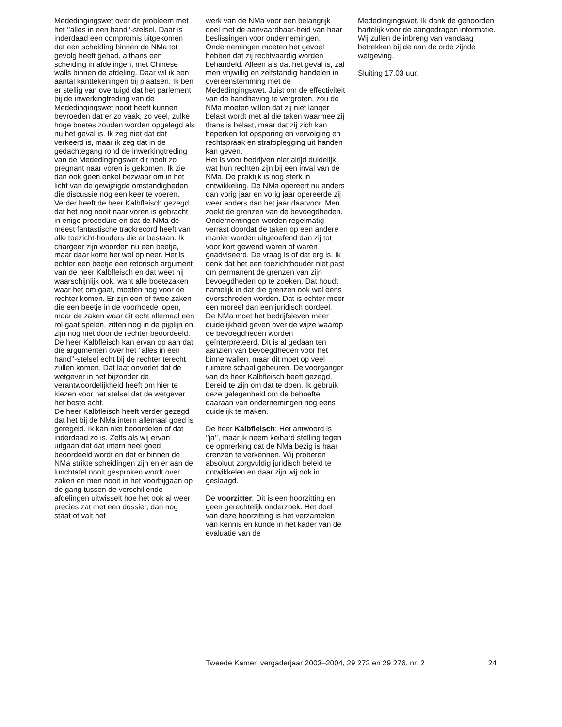Mededingingswet over dit probleem met het ’’alles in een hand’’-stelsel. Daar is inderdaad een compromis uitgekomen dat een scheiding binnen de NMa tot gevolg heeft gehad, althans een scheiding in afdelingen, met Chinese walls binnen de afdeling. Daar wil ik een aantal kanttekeningen bij plaatsen. Ik ben er stellig van overtuigd dat het parlement bij de inwerkingtreding van de Mededingingswet nooit heeft kunnen bevroeden dat er zo vaak, zo veel, zulke hoge boetes zouden worden opgelegd als nu het geval is. Ik zeg niet dat dat verkeerd is, maar ik zeg dat in de gedachtegang rond de inwerkingtreding van de Mededingingswet dit nooit zo pregnant naar voren is gekomen. Ik zie dan ook geen enkel bezwaar om in het licht van de gewijzigde omstandigheden die discussie nog een keer te voeren.
Verder heeft de heer Kalbfleisch gezegd dat het nog nooit naar voren is gebracht in enige procedure en dat de NMa de meest fantastische trackrecord heeft van alle toezicht-houders die er bestaan. Ik chargeer zijn woorden nu een beetje, maar daar komt het wel op neer. Het is echter een beetje een retorisch argument van de heer Kalbfleisch en dat weet hij waarschijnlijk ook, want alle boetezaken waar het om gaat, moeten nog voor de rechter komen. Er zijn een of twee zaken die een beetje in de voorhoede lopen, maar de zaken waar dit echt allemaal een rol gaat spelen, zitten nog in de pijplijn en zijn nog niet door de rechter beoordeeld. De heer Kalbfleisch kan ervan op aan dat die argumenten over het ’’alles in een hand’’-stelsel echt bij de rechter terecht zullen komen. Dat laat onverlet dat de wetgever in het bijzonder de verantwoordelijkheid heeft om hier te kiezen voor het stelsel dat de wetgever het beste acht.
De heer Kalbfleisch heeft verder gezegd dat het bij de NMa intern allemaal goed is geregeld. Ik kan niet beoordelen of dat inderdaad zo is. Zelfs als wij ervan uitgaan dat dat intern heel goed beoordeeld wordt en dat er binnen de NMa strikte scheidingen zijn en er aan de lunchtafel nooit gesproken wordt over zaken en men nooit in het voorbijgaan op de gang tussen de verschillende afdelingen uitwisselt hoe het ook al weer precies zat met een dossier, dan nog staat of valt het
werk van de NMa voor een belangrijk deel met de aanvaardbaar-heid van haar beslissingen voor ondernemingen. Ondernemingen moeten het gevoel hebben dat zij rechtvaardig worden behandeld. Alleen als dat het geval is, zal men vrijwillig en zelfstandig handelen in overeenstemming met de Mededingingswet. Juist om de effectiviteit van de handhaving te vergroten, zou de NMa moeten willen dat zij niet langer belast wordt met al die taken waarmee zij thans is belast, maar dat zij zich kan beperken tot opsporing en vervolging en rechtspraak en strafoplegging uit handen kan geven.
Het is voor bedrijven niet altijd duidelijk wat hun rechten zijn bij een inval van de NMa. De praktijk is nog sterk in ontwikkeling. De NMa opereert nu anders dan vorig jaar en vorig jaar opereerde zij weer anders dan het jaar daarvoor. Men zoekt de grenzen van de bevoegdheden. Ondernemingen worden regelmatig verrast doordat de taken op een andere manier worden uitgeoefend dan zij tot voor kort gewend waren of waren geadviseerd. De vraag is of dat erg is. Ik denk dat het een toezichthouder niet past om permanent de grenzen van zijn bevoegdheden op te zoeken. Dat houdt namelijk in dat die grenzen ook wel eens overschreden worden. Dat is echter meer een moreel dan een juridisch oordeel.
De NMa moet het bedrijfsleven meer duidelijkheid geven over de wijze waarop de bevoegdheden worden geïnterpreteerd. Dit is al gedaan ten aanzien van bevoegdheden voor het binnenvallen, maar dit moet op veel ruimere schaal gebeuren. De voorganger van de heer Kalbfleisch heeft gezegd, bereid te zijn om dat te doen. Ik gebruik deze gelegenheid om de behoefte daaraan van ondernemingen nog eens duidelijk te maken.
De heer Kalbfleisch: Het antwoord is ’’ja’’, maar ik neem keihard stelling tegen de opmerking dat de NMa bezig is haar grenzen te verkennen. Wij proberen absoluut zorgvuldig juridisch beleid te ontwikkelen en daar zijn wij ook in geslaagd.
De voorzitter: Dit is een hoorzitting en geen gerechtelijk onderzoek. Het doel van deze hoorzitting is het verzamelen van kennis en kunde in het kader van de evaluatie van de
Mededingingswet. Ik dank de gehoorden hartelijk voor de aangedragen informatie. Wij zullen de inbreng van vandaag betrekken bij de aan de orde zijnde wetgeving.
Sluiting 17.03 uur.
Tweede Kamer, vergaderjaar 2003–2004, 29 272 en 29 276, nr. 2 24